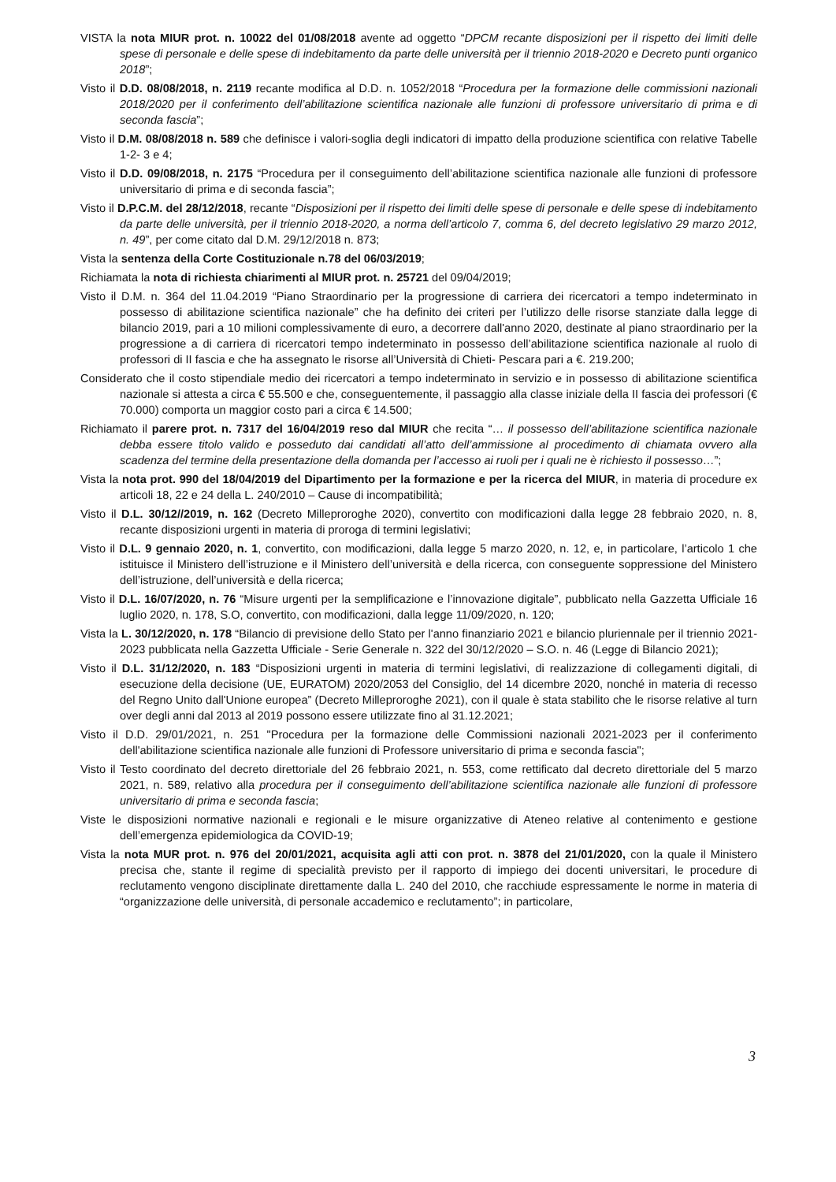VISTA la nota MIUR prot. n. 10022 del 01/08/2018 avente ad oggetto “DPCM recante disposizioni per il rispetto dei limiti delle spese di personale e delle spese di indebitamento da parte delle università per il triennio 2018-2020 e Decreto punti organico 2018”;
Visto il D.D. 08/08/2018, n. 2119 recante modifica al D.D. n. 1052/2018 “Procedura per la formazione delle commissioni nazionali 2018/2020 per il conferimento dell’abilitazione scientifica nazionale alle funzioni di professore universitario di prima e di seconda fascia”;
Visto il D.M. 08/08/2018 n. 589 che definisce i valori-soglia degli indicatori di impatto della produzione scientifica con relative Tabelle 1-2- 3 e 4;
Visto il D.D. 09/08/2018, n. 2175 “Procedura per il conseguimento dell’abilitazione scientifica nazionale alle funzioni di professore universitario di prima e di seconda fascia”;
Visto il D.P.C.M. del 28/12/2018, recante “Disposizioni per il rispetto dei limiti delle spese di personale e delle spese di indebitamento da parte delle università, per il triennio 2018-2020, a norma dell’articolo 7, comma 6, del decreto legislativo 29 marzo 2012, n. 49”, per come citato dal D.M. 29/12/2018 n. 873;
Vista la sentenza della Corte Costituzionale n.78 del 06/03/2019;
Richiamata la nota di richiesta chiarimenti al MIUR prot. n. 25721 del 09/04/2019;
Visto il D.M. n. 364 del 11.04.2019 “Piano Straordinario per la progressione di carriera dei ricercatori a tempo indeterminato in possesso di abilitazione scientifica nazionale” che ha definito dei criteri per l’utilizzo delle risorse stanziate dalla legge di bilancio 2019, pari a 10 milioni complessivamente di euro, a decorrere dall'anno 2020, destinate al piano straordinario per la progressione a di carriera di ricercatori tempo indeterminato in possesso dell’abilitazione scientifica nazionale al ruolo di professori di II fascia e che ha assegnato le risorse all’Università di Chieti- Pescara pari a €. 219.200;
Considerato che il costo stipendiale medio dei ricercatori a tempo indeterminato in servizio e in possesso di abilitazione scientifica nazionale si attesta a circa € 55.500 e che, conseguentemente, il passaggio alla classe iniziale della II fascia dei professori (€ 70.000) comporta un maggior costo pari a circa € 14.500;
Richiamato il parere prot. n. 7317 del 16/04/2019 reso dal MIUR che recita “… il possesso dell’abilitazione scientifica nazionale debba essere titolo valido e posseduto dai candidati all’atto dell’ammissione al procedimento di chiamata ovvero alla scadenza del termine della presentazione della domanda per l’accesso ai ruoli per i quali ne è richiesto il possesso…”;
Vista la nota prot. 990 del 18/04/2019 del Dipartimento per la formazione e per la ricerca del MIUR, in materia di procedure ex articoli 18, 22 e 24 della L. 240/2010 – Cause di incompatibilità;
Visto il D.L. 30/12//2019, n. 162 (Decreto Milleproroghe 2020), convertito con modificazioni dalla legge 28 febbraio 2020, n. 8, recante disposizioni urgenti in materia di proroga di termini legislativi;
Visto il D.L. 9 gennaio 2020, n. 1, convertito, con modificazioni, dalla legge 5 marzo 2020, n. 12, e, in particolare, l’articolo 1 che istituisce il Ministero dell’istruzione e il Ministero dell’università e della ricerca, con conseguente soppressione del Ministero dell’istruzione, dell’università e della ricerca;
Visto il D.L. 16/07/2020, n. 76 “Misure urgenti per la semplificazione e l’innovazione digitale”, pubblicato nella Gazzetta Ufficiale 16 luglio 2020, n. 178, S.O, convertito, con modificazioni, dalla legge 11/09/2020, n. 120;
Vista la L. 30/12/2020, n. 178 “Bilancio di previsione dello Stato per l'anno finanziario 2021 e bilancio pluriennale per il triennio 2021-2023 pubblicata nella Gazzetta Ufficiale - Serie Generale n. 322 del 30/12/2020 – S.O. n. 46 (Legge di Bilancio 2021);
Visto il D.L. 31/12/2020, n. 183 “Disposizioni urgenti in materia di termini legislativi, di realizzazione di collegamenti digitali, di esecuzione della decisione (UE, EURATOM) 2020/2053 del Consiglio, del 14 dicembre 2020, nonché in materia di recesso del Regno Unito dall'Unione europea” (Decreto Milleproroghe 2021), con il quale è stata stabilito che le risorse relative al turn over degli anni dal 2013 al 2019 possono essere utilizzate fino al 31.12.2021;
Visto il D.D. 29/01/2021, n. 251 "Procedura per la formazione delle Commissioni nazionali 2021-2023 per il conferimento dell'abilitazione scientifica nazionale alle funzioni di Professore universitario di prima e seconda fascia";
Visto il Testo coordinato del decreto direttoriale del 26 febbraio 2021, n. 553, come rettificato dal decreto direttoriale del 5 marzo 2021, n. 589, relativo alla procedura per il conseguimento dell’abilitazione scientifica nazionale alle funzioni di professore universitario di prima e seconda fascia;
Viste le disposizioni normative nazionali e regionali e le misure organizzative di Ateneo relative al contenimento e gestione dell’emergenza epidemiologica da COVID-19;
Vista la nota MUR prot. n. 976 del 20/01/2021, acquisita agli atti con prot. n. 3878 del 21/01/2020, con la quale il Ministero precisa che, stante il regime di specialità previsto per il rapporto di impiego dei docenti universitari, le procedure di reclutamento vengono disciplinate direttamente dalla L. 240 del 2010, che racchiude espressamente le norme in materia di “organizzazione delle università, di personale accademico e reclutamento”; in particolare,
3